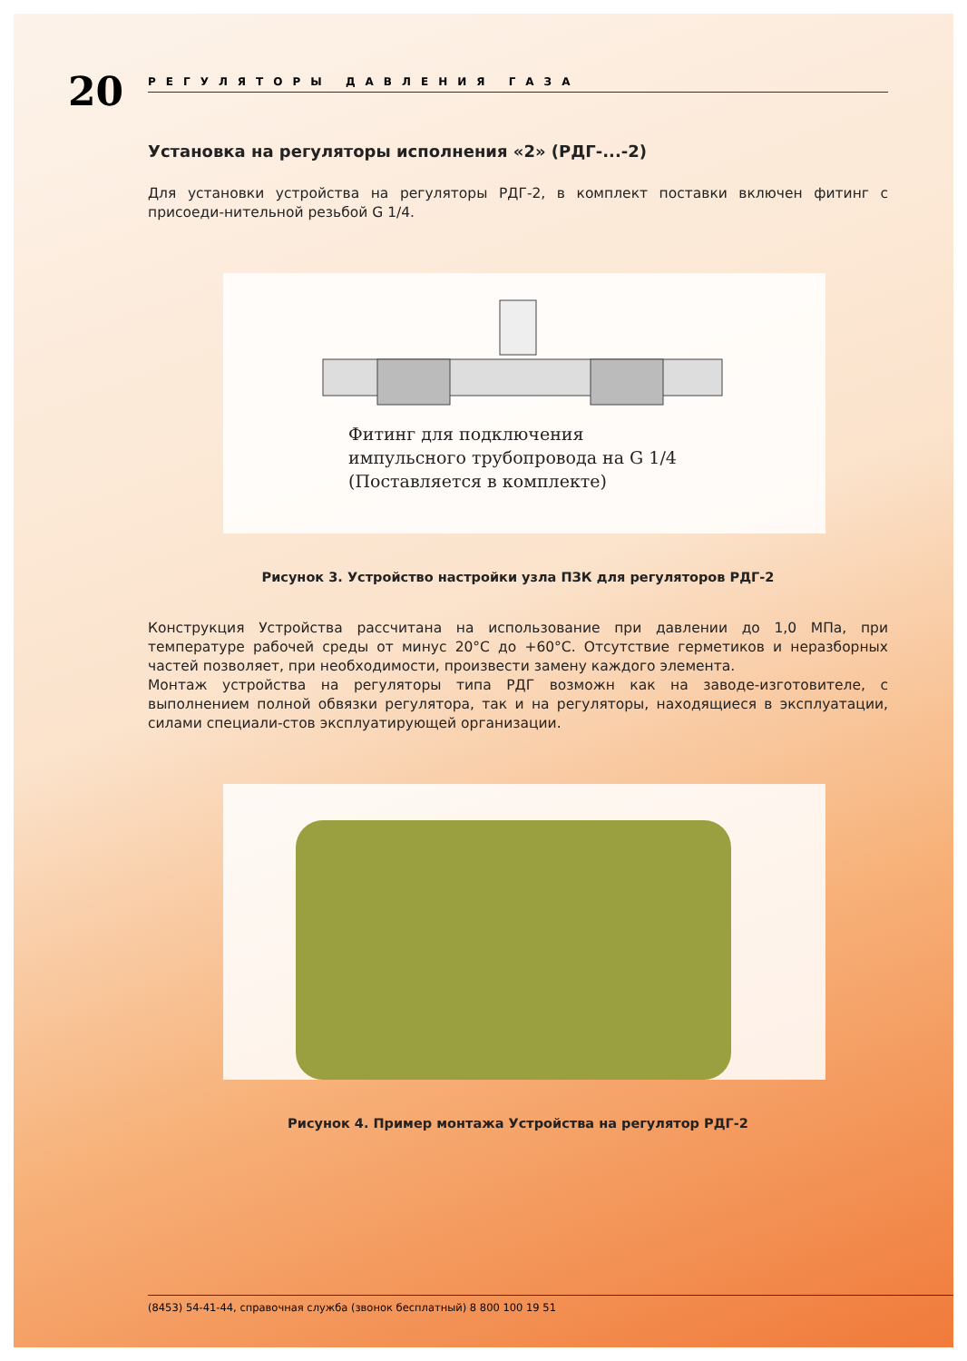20
РЕГУЛЯТОРЫ ДАВЛЕНИЯ ГАЗА
Установка на регуляторы исполнения «2» (РДГ-...-2)
Для установки устройства на регуляторы РДГ-2, в комплект поставки включен фитинг с присоеди-нительной резьбой G 1/4.
Фитинг для подключения
импульсного трубопровода на G 1/4
(Поставляется в комплекте)
Рисунок 3. Устройство настройки узла ПЗК для регуляторов РДГ-2
Конструкция Устройства рассчитана на использование при давлении до 1,0 МПа, при температуре рабочей среды от минус 20°С до +60°С. Отсутствие герметиков и неразборных частей позволяет, при необходимости, произвести замену каждого элемента.
Монтаж устройства на регуляторы типа РДГ возможн как на заводе-изготовителе, с выполнением полной обвязки регулятора, так и на регуляторы, находящиеся в эксплуатации, силами специали-стов эксплуатирующей организации.
Рисунок 4. Пример монтажа Устройства на регулятор РДГ-2
(8453) 54-41-44, справочная служба (звонок бесплатный) 8 800 100 19 51